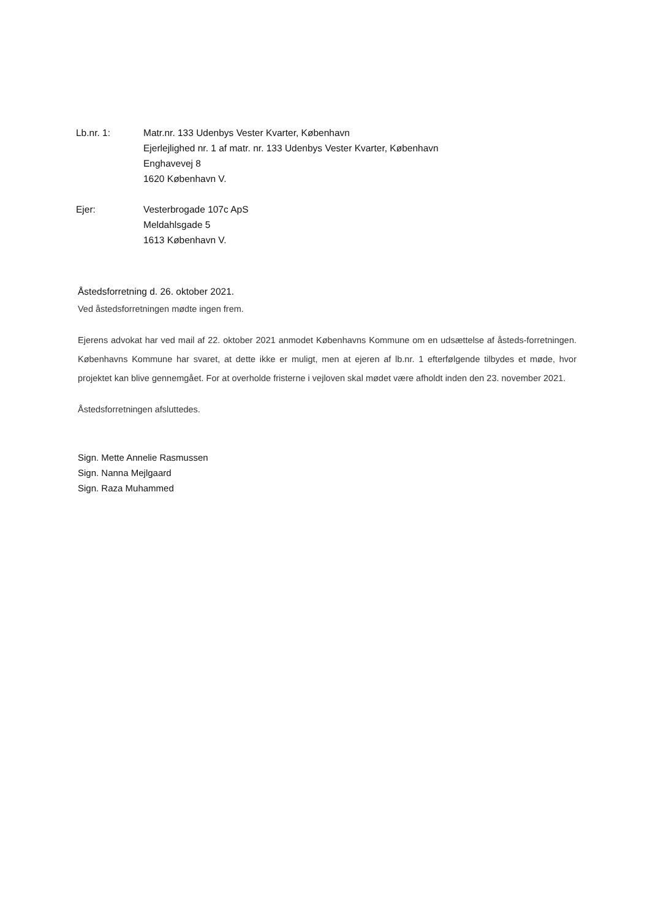Lb.nr. 1: Matr.nr. 133 Udenbys Vester Kvarter, København
Ejerlejlighed nr. 1 af matr. nr. 133 Udenbys Vester Kvarter, København
Enghavevej 8
1620 København V.
Ejer: Vesterbrogade 107c ApS
Meldahlsgade 5
1613 København V.
Åstedsforretning d. 26. oktober 2021.
Ved åstedsforretningen mødte ingen frem.
Ejerens advokat har ved mail af 22. oktober 2021 anmodet Københavns Kommune om en udsættelse af åsteds-forretningen. Københavns Kommune har svaret, at dette ikke er muligt, men at ejeren af lb.nr. 1 efterfølgende tilbydes et møde, hvor projektet kan blive gennemgået. For at overholde fristerne i vejloven skal mødet være afholdt inden den 23. november 2021.
Åstedsforretningen afsluttedes.
Sign. Mette Annelie Rasmussen
Sign. Nanna Mejlgaard
Sign. Raza Muhammed